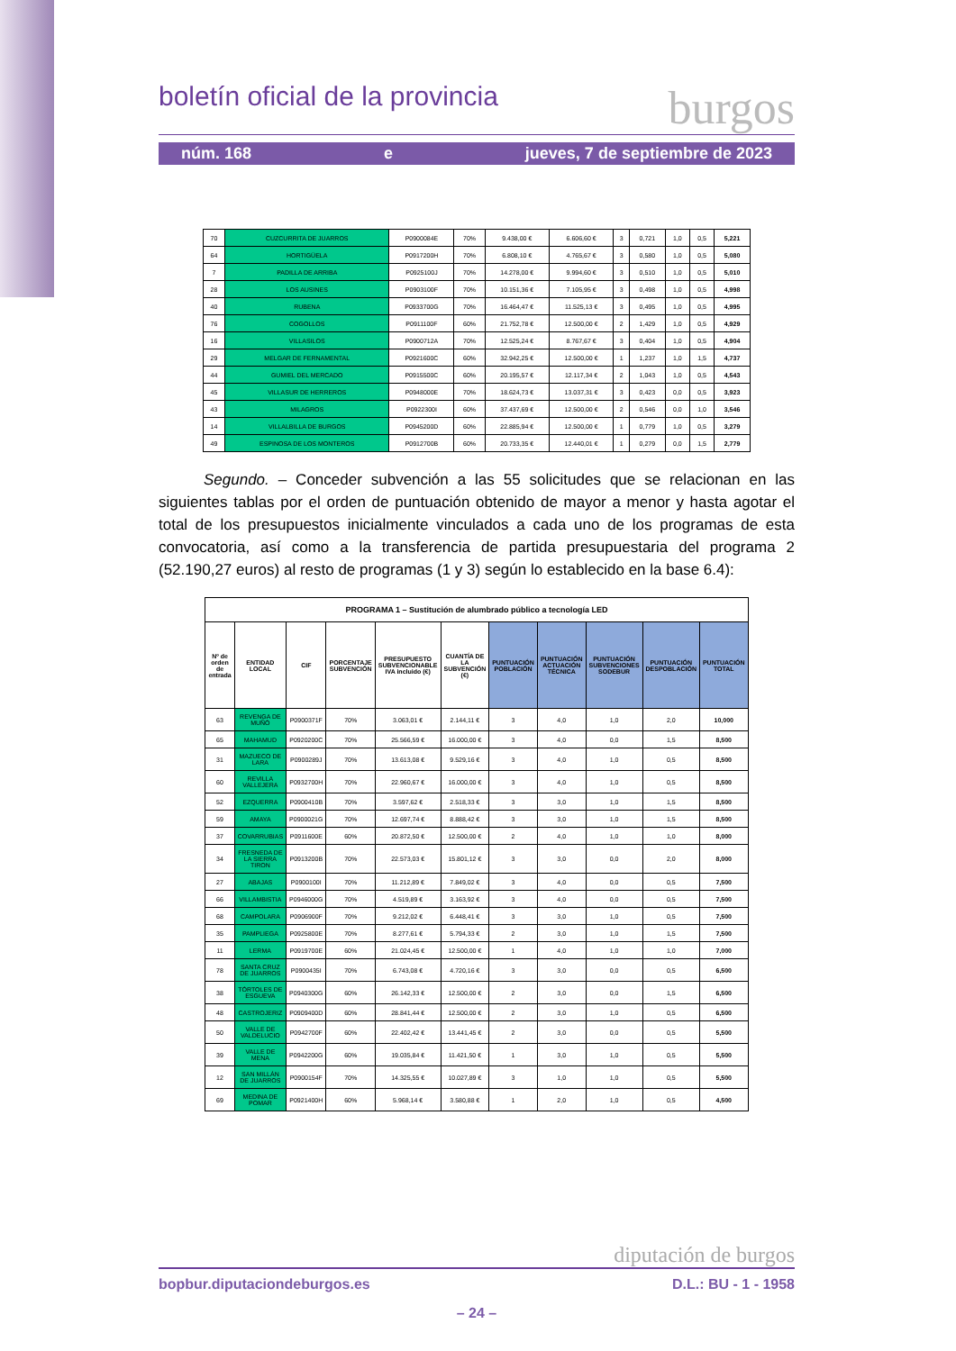boletín oficial de la provincia burgos
núm. 168 e jueves, 7 de septiembre de 2023
| 70 | CUZCURRITA DE JUARROS | P0900084E | 70% | 9.438,00 € | 6.606,60 € | 3 | 0,721 | 1,0 | 0,5 | 5,221 |
| 64 | HORTIGÜELA | P0917200H | 70% | 6.808,10 € | 4.765,67 € | 3 | 0,580 | 1,0 | 0,5 | 5,080 |
| 7 | PADILLA DE ARRIBA | P0925100J | 70% | 14.278,00 € | 9.994,60 € | 3 | 0,510 | 1,0 | 0,5 | 5,010 |
| 28 | LOS AUSINES | P0903100F | 70% | 10.151,36 € | 7.105,95 € | 3 | 0,498 | 1,0 | 0,5 | 4,998 |
| 40 | RUBENA | P0933700G | 70% | 16.464,47 € | 11.525,13 € | 3 | 0,495 | 1,0 | 0,5 | 4,995 |
| 76 | COGOLLOS | P0911100F | 60% | 21.752,78 € | 12.500,00 € | 2 | 1,429 | 1,0 | 0,5 | 4,929 |
| 16 | VILLASILOS | P0900712A | 70% | 12.525,24 € | 8.767,67 € | 3 | 0,404 | 1,0 | 0,5 | 4,904 |
| 29 | MELGAR DE FERNAMENTAL | P0921600C | 60% | 32.942,25 € | 12.500,00 € | 1 | 1,237 | 1,0 | 1,5 | 4,737 |
| 44 | GUMIEL DEL MERCADO | P0915500C | 60% | 20.195,57 € | 12.117,34 € | 2 | 1,043 | 1,0 | 0,5 | 4,543 |
| 45 | VILLASUR DE HERREROS | P0948000E | 70% | 18.624,73 € | 13.037,31 € | 3 | 0,423 | 0,0 | 0,5 | 3,923 |
| 43 | MILAGROS | P0922300I | 60% | 37.437,69 € | 12.500,00 € | 2 | 0,546 | 0,0 | 1,0 | 3,546 |
| 14 | VILLALBILLA DE BURGOS | P0945200D | 60% | 22.885,94 € | 12.500,00 € | 1 | 0,779 | 1,0 | 0,5 | 3,279 |
| 49 | ESPINOSA DE LOS MONTEROS | P0912700B | 60% | 20.733,35 € | 12.440,01 € | 1 | 0,279 | 0,0 | 1,5 | 2,779 |
Segundo. – Conceder subvención a las 55 solicitudes que se relacionan en las siguientes tablas por el orden de puntuación obtenido de mayor a menor y hasta agotar el total de los presupuestos inicialmente vinculados a cada uno de los programas de esta convocatoria, así como a la transferencia de partida presupuestaria del programa 2 (52.190,27 euros) al resto de programas (1 y 3) según lo establecido en la base 6.4):
| PROGRAMA 1 – Sustitución de alumbrado público a tecnología LED | | | | | | | | | | |
| --- | --- | --- | --- | --- | --- | --- | --- | --- | --- | --- |
| Nº de orden de entrada | ENTIDAD LOCAL | CIF | PORCENTAJE SUBVENCIÓN | PRESUPUESTO SUBVENCIONABLE IVA incluido (€) | CUANTÍA DE LA SUBVENCIÓN (€) | PUNTUACIÓN POBLACIÓN | PUNTUACIÓN ACTUACIÓN TÉCNICA | PUNTUACIÓN SUBVENCIONES SODEBUR | PUNTUACIÓN DESPOBLACIÓN | PUNTUACIÓN TOTAL |
| 63 | REVENGA DE MUÑÓ | P0900371F | 70% | 3.063,01 € | 2.144,11 € | 3 | 4,0 | 1,0 | 2,0 | 10,000 |
| 65 | MAHAMUD | P0920200C | 70% | 25.566,59 € | 16.000,00 € | 3 | 4,0 | 0,0 | 1,5 | 8,500 |
| 31 | MAZUECO DE LARA | P0900289J | 70% | 13.613,08 € | 9.529,16 € | 3 | 4,0 | 1,0 | 0,5 | 8,500 |
| 60 | REVILLA VALLEJERA | P0932700H | 70% | 22.960,67 € | 16.000,00 € | 3 | 4,0 | 1,0 | 0,5 | 8,500 |
| 52 | EZQUERRA | P0900410B | 70% | 3.597,62 € | 2.518,33 € | 3 | 3,0 | 1,0 | 1,5 | 8,500 |
| 59 | AMAYA | P0900021G | 70% | 12.697,74 € | 8.888,42 € | 3 | 3,0 | 1,0 | 1,5 | 8,500 |
| 37 | COVARRUBIAS | P0911600E | 60% | 20.872,50 € | 12.500,00 € | 2 | 4,0 | 1,0 | 1,0 | 8,000 |
| 34 | FRESNEDA DE LA SIERRA TIRON | P0913200B | 70% | 22.573,03 € | 15.801,12 € | 3 | 3,0 | 0,0 | 2,0 | 8,000 |
| 27 | ABAJAS | P0900100I | 70% | 11.212,89 € | 7.849,02 € | 3 | 4,0 | 0,0 | 0,5 | 7,500 |
| 66 | VILLAMBISTIA | P0946000G | 70% | 4.519,89 € | 3.163,92 € | 3 | 4,0 | 0,0 | 0,5 | 7,500 |
| 68 | CAMPOLARA | P0906900F | 70% | 9.212,02 € | 6.448,41 € | 3 | 3,0 | 1,0 | 0,5 | 7,500 |
| 35 | PAMPLIEGA | P0925800E | 70% | 8.277,61 € | 5.794,33 € | 2 | 3,0 | 1,0 | 1,5 | 7,500 |
| 11 | LERMA | P0919700E | 60% | 21.024,45 € | 12.500,00 € | 1 | 4,0 | 1,0 | 1,0 | 7,000 |
| 78 | SANTA CRUZ DE JUARROS | P0900435I | 70% | 6.743,08 € | 4.720,16 € | 3 | 3,0 | 0,0 | 0,5 | 6,500 |
| 38 | TÓRTOLES DE ESGUEVA | P0940300G | 60% | 26.142,33 € | 12.500,00 € | 2 | 3,0 | 0,0 | 1,5 | 6,500 |
| 48 | CASTROJERIZ | P0909400D | 60% | 28.841,44 € | 12.500,00 € | 2 | 3,0 | 1,0 | 0,5 | 6,500 |
| 50 | VALLE DE VALDELUCIO | P0942700F | 60% | 22.402,42 € | 13.441,45 € | 2 | 3,0 | 0,0 | 0,5 | 5,500 |
| 39 | VALLE DE MENA | P0942200G | 60% | 19.035,84 € | 11.421,50 € | 1 | 3,0 | 1,0 | 0,5 | 5,500 |
| 12 | SAN MILLÁN DE JUARROS | P0900154F | 70% | 14.325,55 € | 10.027,89 € | 3 | 1,0 | 1,0 | 0,5 | 5,500 |
| 69 | MEDINA DE POMAR | P0921400H | 60% | 5.968,14 € | 3.580,88 € | 1 | 2,0 | 1,0 | 0,5 | 4,500 |
diputación de burgos
bopbur.diputaciondeburgos.es D.L.: BU - 1 - 1958
– 24 –